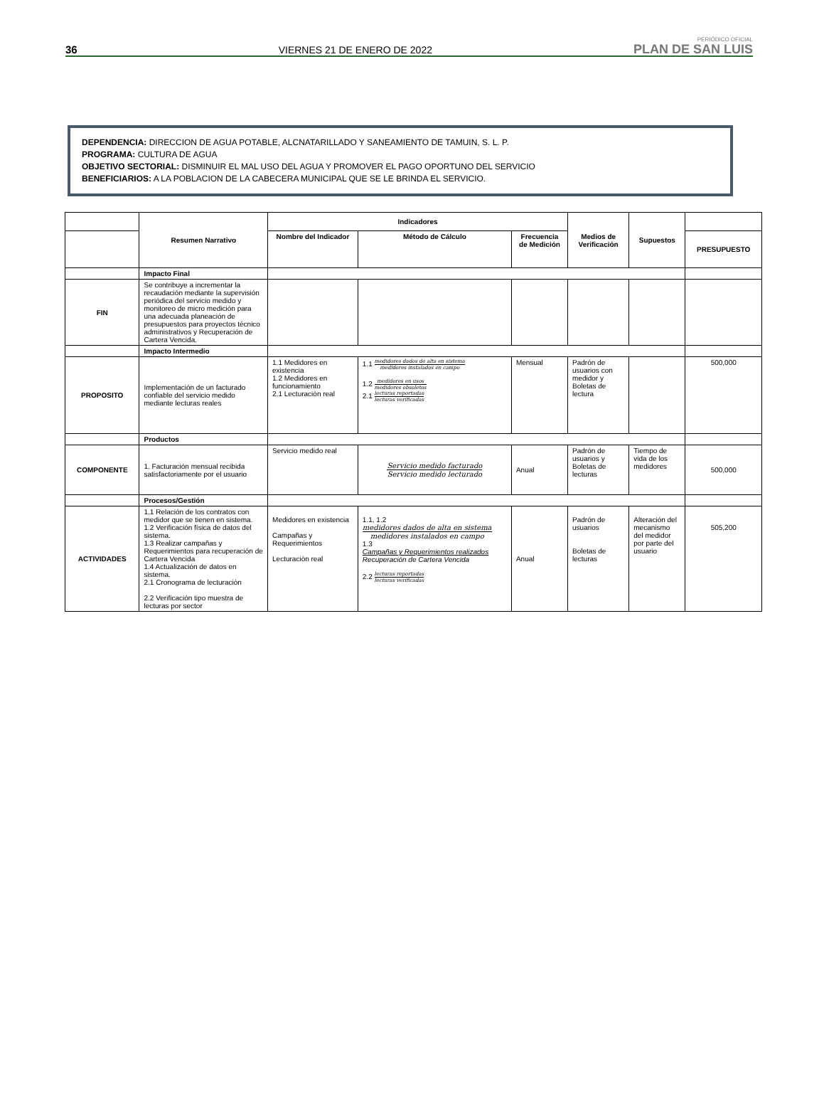36 VIERNES 21 DE ENERO DE 2022 PERIÓDICO OFICIAL
PLAN DE SAN LUIS
DEPENDENCIA: DIRECCION DE AGUA POTABLE, ALCNATARILLADO Y SANEAMIENTO DE TAMUIN, S. L. P.
PROGRAMA: CULTURA DE AGUA
OBJETIVO SECTORIAL: DISMINUIR EL MAL USO DEL AGUA Y PROMOVER EL PAGO OPORTUNO DEL SERVICIO
BENEFICIARIOS: A LA POBLACION DE LA CABECERA MUNICIPAL QUE SE LE BRINDA EL SERVICIO.
| | Resumen Narrativo | Indicadores | | | Medios de Verificación | Supuestos | |
| | | Nombre del Indicador | Método de Cálculo | Frecuencia de Medición | | | PRESUPUESTO |
| | Impacto Final | | | | | | |
| FIN | Se contribuye a incrementar la recaudación mediante la supervisión periódica del servicio medido y monitoreo de micro medición para una adecuada planeación de presupuestos para proyectos técnico administrativos y Recuperación de Cartera Vencida. | | | | | | |
| | Impacto Intermedio | | | | | | |
| PROPOSITO | Implementación de un facturado confiable del servicio medido mediante lecturas reales | 1.1 Medidores en existencia 1.2 Medidores en funcionamiento 2.1 Lecturaciòn real | 1.1 medidores dados de alta en sistema medidores instalados en campo 1.2 medidores en usos medidores obsoletos 2.1 lecturas reportadas lecturas verificadas | Mensual | Padrón de usuarios con medidor y Boletas de lectura | | 500,000 |
| | Productos | | | | | | |
| COMPONENTE | 1. Facturación mensual recibida satisfactoriamente por el usuario | Servicio medido real | Servicio medido facturado Servicio medido lecturado | Anual | Padrón de usuarios y Boletas de lecturas | Tiempo de vida de los medidores | 500,000 |
| | Procesos/Gestión | | | | | | |
| ACTIVIDADES | 1.1 Relación de los contratos con medidor que se tienen en sistema. 1.2 Verificación física de datos del sistema. 1.3 Realizar campañas y Requerimientos para recuperación de Cartera Vencida 1.4 Actualización de datos en sistema. 2.1 Cronograma de lecturaciòn 2.2 Verificación tipo muestra de lecturas por sector | Medidores en existencia Campañas y Requerimientos Lecturaciòn real | 1.1, 1.2 medidores dados de alta en sistema medidores instalados en campo 1.3 Campañas y Requerimientos realizados Recuperación de Cartera Vencida 2.2 lecturas reportadas lecturas verificadas | Anual | Padrón de usuarios Boletas de lecturas | Alteración del mecanismo del medidor por parte del usuario | 505,200 |